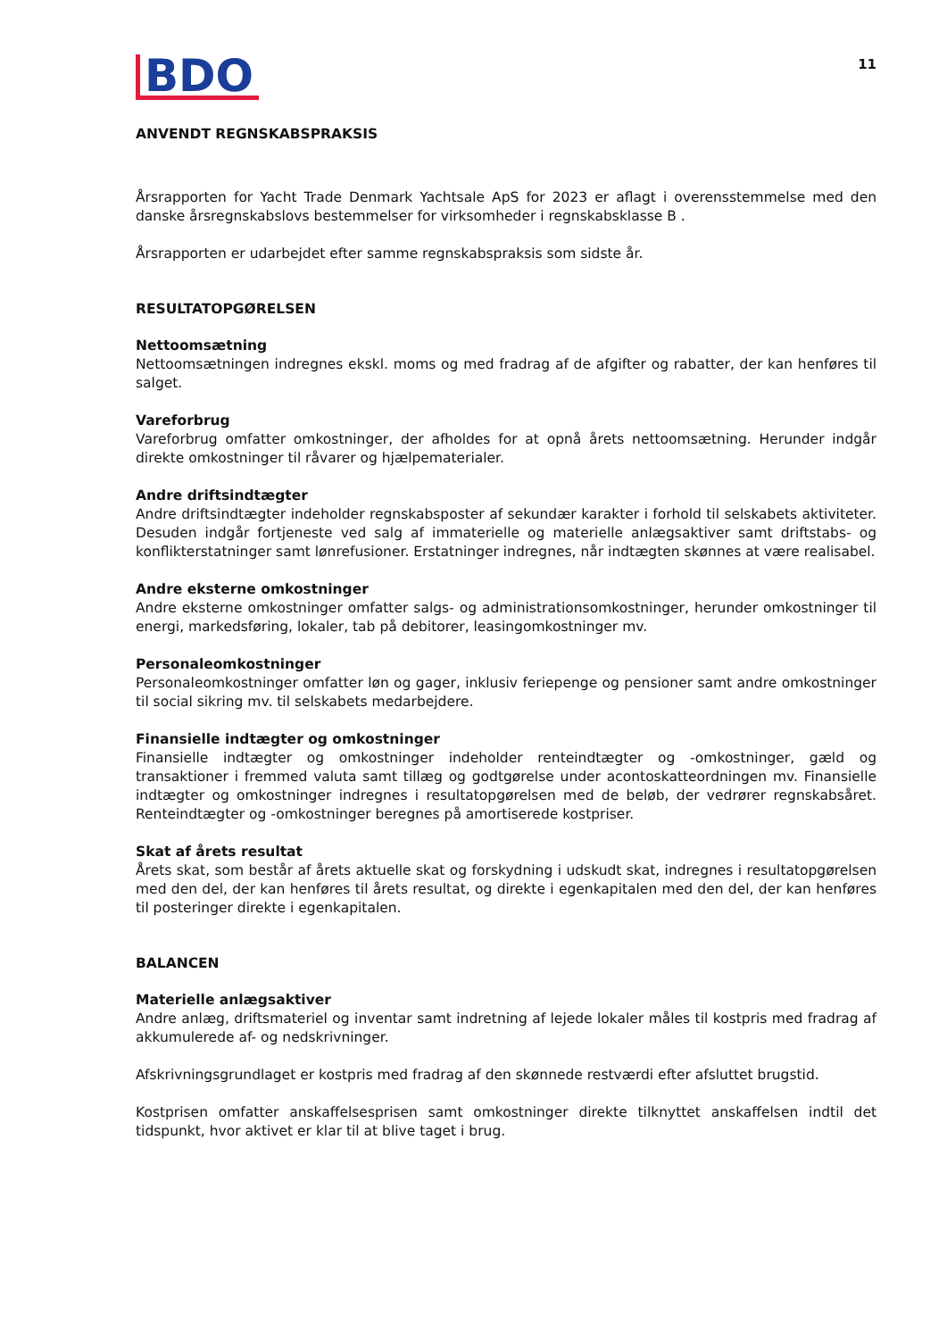BDO
11
ANVENDT REGNSKABSPRAKSIS
Årsrapporten for Yacht Trade Denmark Yachtsale ApS for 2023 er aflagt i overensstemmelse med den danske årsregnskabslovs bestemmelser for virksomheder i regnskabsklasse B .
Årsrapporten er udarbejdet efter samme regnskabspraksis som sidste år.
RESULTATOPGØRELSEN
Nettoomsætning
Nettoomsætningen indregnes ekskl. moms og med fradrag af de afgifter og rabatter, der kan henføres til salget.
Vareforbrug
Vareforbrug omfatter omkostninger, der afholdes for at opnå årets nettoomsætning. Herunder indgår direkte omkostninger til råvarer og hjælpematerialer.
Andre driftsindtægter
Andre driftsindtægter indeholder regnskabsposter af sekundær karakter i forhold til selskabets aktiviteter. Desuden indgår fortjeneste ved salg af immaterielle og materielle anlægsaktiver samt driftstabs- og konflikterstatninger samt lønrefusioner. Erstatninger indregnes, når indtægten skønnes at være realisabel.
Andre eksterne omkostninger
Andre eksterne omkostninger omfatter salgs- og administrationsomkostninger, herunder omkostninger til energi, markedsføring, lokaler, tab på debitorer, leasingomkostninger mv.
Personaleomkostninger
Personaleomkostninger omfatter løn og gager, inklusiv feriepenge og pensioner samt andre omkostninger til social sikring mv. til selskabets medarbejdere.
Finansielle indtægter og omkostninger
Finansielle indtægter og omkostninger indeholder renteindtægter og -omkostninger, gæld og transaktioner i fremmed valuta samt tillæg og godtgørelse under acontoskatteordningen mv. Finansielle indtægter og omkostninger indregnes i resultatopgørelsen med de beløb, der vedrører regnskabsåret. Renteindtægter og -omkostninger beregnes på amortiserede kostpriser.
Skat af årets resultat
Årets skat, som består af årets aktuelle skat og forskydning i udskudt skat, indregnes i resultatopgørelsen med den del, der kan henføres til årets resultat, og direkte i egenkapitalen med den del, der kan henføres til posteringer direkte i egenkapitalen.
BALANCEN
Materielle anlægsaktiver
Andre anlæg, driftsmateriel og inventar samt indretning af lejede lokaler måles til kostpris med fradrag af akkumulerede af- og nedskrivninger.
Afskrivningsgrundlaget er kostpris med fradrag af den skønnede restværdi efter afsluttet brugstid.
Kostprisen omfatter anskaffelsesprisen samt omkostninger direkte tilknyttet anskaffelsen indtil det tidspunkt, hvor aktivet er klar til at blive taget i brug.